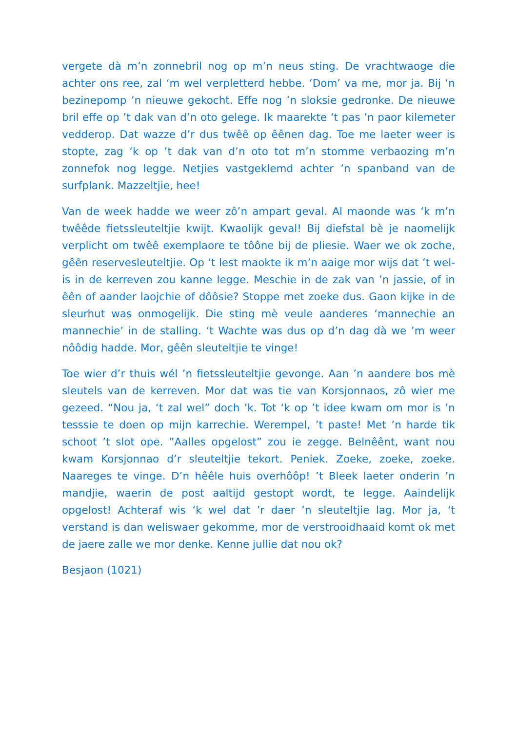vergete dà m’n zonnebril nog op m’n neus sting. De vrachtwaoge die achter ons ree, zal ‘m wel verpletterd hebbe. ‘Dom’ va me, mor ja. Bij ‘n bezinepomp ’n nieuwe gekocht. Effe nog ’n sloksie gedronke. De nieuwe bril effe op ’t dak van d’n oto gelege. Ik maarekte ‘t pas ’n paor kilemeter vedderop. Dat wazze d’r dus twêê op êênen dag. Toe me laeter weer is stopte, zag ‘k op ’t dak van d’n oto tot m’n stomme verbaozing m’n zonnefok nog legge. Netjies vastgeklemd achter ’n spanband van de surfplank. Mazzeltjie, hee!
Van de week hadde we weer zô’n ampart geval. Al maonde was ‘k m’n twêêde fietssleuteltjie kwijt. Kwaolijk geval! Bij diefstal bè je naomelijk verplicht om twêê exemplaore te tôône bij de pliesie. Waer we ok zoche, gêên reservesleuteltjie. Op ‘t lest maokte ik m’n aaige mor wijs dat ’t wel-is in de kerreven zou kanne legge. Meschie in de zak van ’n jassie, of in êên of aander laojchie of dôôsie? Stoppe met zoeke dus. Gaon kijke in de sleurhut was onmogelijk. Die sting mè veule aanderes ‘mannechie an mannechie’ in de stalling. ‘t Wachte was dus op d’n dag dà we ’m weer nôôdig hadde. Mor, gêên sleuteltjie te vinge!
Toe wier d’r thuis wél ’n fietssleuteltjie gevonge. Aan ’n aandere bos mè sleutels van de kerreven. Mor dat was tie van Korsjonnaos, zô wier me gezeed. “Nou ja, ‘t zal wel” doch ’k. Tot ‘k op ’t idee kwam om mor is ’n tesssie te doen op mijn karrechie. Werempel, ’t paste! Met ’n harde tik schoot ’t slot ope. ”Aalles opgelost” zou ie zegge. Belnêênt, want nou kwam Korsjonnao d’r sleuteltjie tekort. Peniek. Zoeke, zoeke, zoeke. Naareges te vinge. D’n hêêle huis overhôôp! ’t Bleek laeter onderin ’n mandjie, waerin de post aaltijd gestopt wordt, te legge. Aaindelijk opgelost! Achteraf wis ‘k wel dat ’r daer ’n sleuteltjie lag. Mor ja, ‘t verstand is dan weliswaer gekomme, mor de verstrooidhaaid komt ok met de jaere zalle we mor denke. Kenne jullie dat nou ok?
Besjaon (1021)